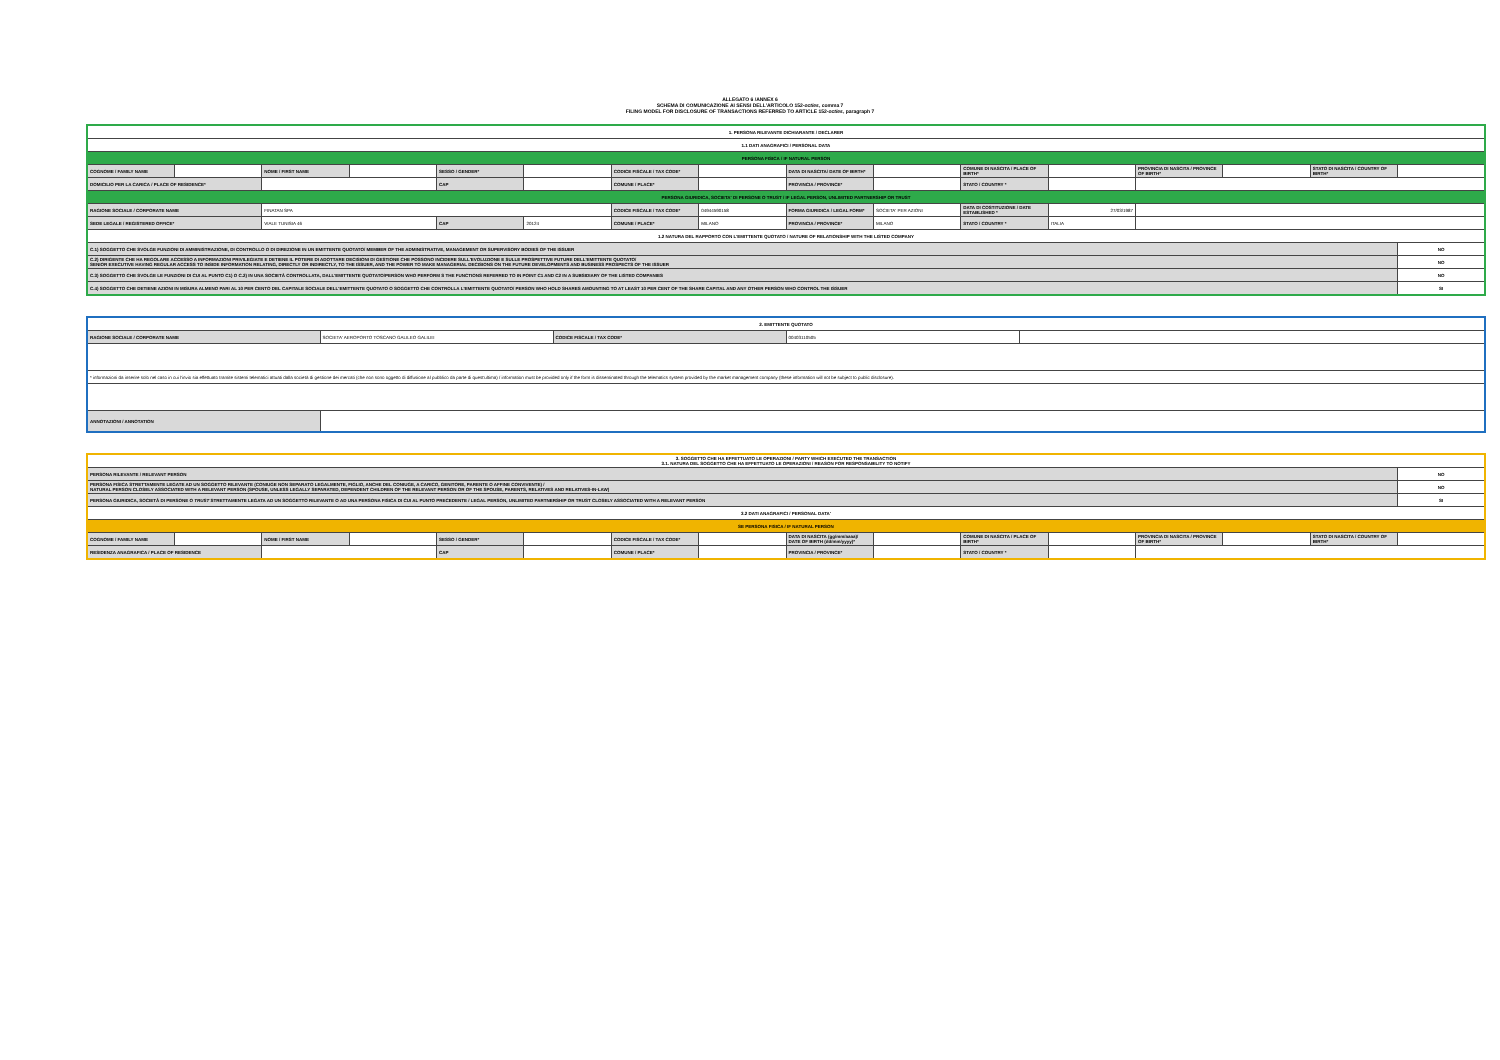ALLEGATO 6 /ANNEX 6
SCHEMA DI COMUNICAZIONE AI SENSI DELL'ARTICOLO 152-octies, comma 7
FILING MODEL FOR DISCLOSURE OF TRANSACTIONS REFERRED TO ARTICLE 152-octies, paragraph 7
| 1. PERSONA RILEVANTE DICHIARANTE / DECLARER | | | | | | | | | | | | | | | |
| 1.1 DATI ANAGRAFICI / PERSONAL DATA | | | | | | | | | | | | | | | |
| PERSONA FISICA / IF NATURAL PERSON | | | | | | | | | | | | | | | |
| COGNOME / FAMILY NAME | | NOME / FIRST NAME | | SESSO / GENDER* | | CODICE FISCALE / TAX CODE* | | DATA DI NASCITA/ DATE OF BIRTH* | | COMUNE DI NASCITA / PLACE OF BIRTH* | | PROVINCIA DI NASCITA / PROVINCE OF BIRTH* | | STATO DI NASCITA / COUNTRY OF BIRTH* | |
| DOMICILIO PER LA CARICA / PLACE OF RESIDENCE* | | | | CAP | | COMUNE / PLACE* | | PROVINCIA / PROVINCE* | | STATO / COUNTRY * | | | | | |
| PERSONA GIURIDICA, SOCIETA' DI PERSONE O TRUST / IF LEGAL PERSON, UNLIMITED PARTNERSHIP OR TRUST | | | | | | | | | | | | | | | |
| RAGIONE SOCIALE / CORPORATE NAME | | FINATAN SPA | | | | CODICE FISCALE / TAX CODE* | 04944590158 | FORMA GIURIDICA / LEGAL FORM* | SOCIETA' PER AZIONI | DATA DI COSTITUZIONE / DATE ESTABLISHED * | 27/03/1987 | | | | |
| SEDE LEGALE / REGISTERED OFFICE* | | VIALE TUNISIA 46 | | CAP | 20124 | COMUNE / PLACE* | MILANO | PROVINCIA / PROVINCE* | MILANO | STATO / COUNTRY * | ITALIA | | | | |
| 1.2 NATURA DEL RAPPORTO CON L'EMITTENTE QUOTATO / NATURE OF RELATIONSHIP WITH THE LISTED COMPANY | | | | | | | | | | | | | | | |
| C.1) SOGGETTO CHE SVOLGE FUNZIONI DI AMMINISTRAZIONE, DI CONTROLLO O DI DIREZIONE IN UN EMITTENTE QUOTATO/ MEMBER OF THE ADMINISTRATIVE, MANAGEMENT OR SUPERVISORY BODIES OF THE ISSUER | | | | | | | | | | | | | | | NO |
| C.2) DIRIGENTE CHE HA REGOLARE ACCESSO A INFORMAZIONI PRIVILEGIATE E DETIENE IL POTERE DI ADOTTARE DECISIONI DI GESTIONE CHE POSSONO INCIDERE SULL'EVOLUZIONE E SULLE PROSPETTIVE FUTURE DELL'EMITTENTE QUOTATO/ SENIOR EXECUTIVE HAVING REGULAR ACCESS TO INSIDE INFORMATION RELATING, DIRECTLY OR INDIRECTLY, TO THE ISSUER, AND THE POWER TO MAKE MANAGERIAL DECISIONS ON THE FUTURE DEVELOPMENTS AND BUSINESS PROSPECTS OF THE ISSUER | | | | | | | | | | | | | | | NO |
| C.3) SOGGETTO CHE SVOLGE LE FUNZIONI DI CUI AL PUNTO C1) O C.2) IN UNA SOCIETÀ CONTROLLATA, DALL'EMITTENTE QUOTATO/PERSON WHO PERFORM S THE FUNCTIONS REFERRED TO IN POINT C1 AND C2 IN A SUBSIDIARY OF THE LISTED COMPANIES | | | | | | | | | | | | | | | NO |
| C.4) SOGGETTO CHE DETIENE AZIONI IN MISURA ALMENO PARI AL 10 PER CENTO DEL CAPITALE SOCIALE DELL'EMITTENTE QUOTATO O SOGGETTO CHE CONTROLLA L'EMITTENTE QUOTATO/ PERSON WHO HOLD SHARES AMOUNTING TO AT LEAST 10 PER CENT OF THE SHARE CAPITAL AND ANY OTHER PERSON WHO CONTROL THE ISSUER | | | | | | | | | | | | | | | SI |
| 2. EMITTENTE QUOTATO | | | | |
| RAGIONE SOCIALE / CORPORATE NAME | SOCIETA' AEROPORTO TOSCANO GALILEO GALILEI | CODICE FISCALE / TAX CODE* | 00403110505 | |
| * informazioni da inserire solo nel caso in cui l'invio sia effettuato tramite sistemi telematici attuati dalla società di gestione dei mercati (che non sono oggetto di diffusione al pubblico da parte di quest'ultima) / information must be provided only if the form is disseminated through the telematics system provided by the market management company (these information will not be subject to public disclosure). | | | | |
| ANNOTAZIONI / ANNOTATION | | | | |
| 3. SOGGETTO CHE HA EFFETTUATO LE OPERAZIONI / PARTY WHICH EXECUTED THE TRANSACTION 3.1. NATURA DEL SOGGETTO CHE HA EFFETTUATO LE OPERAZIONI / REASON FOR RESPONSABILITY TO NOTIFY | | | | | | | | | | | | | | | |
| PERSONA RILEVANTE / RELEVANT PERSON | | | | | | | | | | | | | | | NO |
| PERSONA FISICA STRETTAMENTE LEGATE AD UN SOGGETTO RILEVANTE (CONIUGE NON SEPARATO LEGALMENTE, FIGLIO, ANCHE DEL CONIUGE, A CARICO, GENITORE, PARENTE O AFFINE CONVIVENTE) / NATURAL PERSON CLOSELY ASSOCIATED WITH A RELEVANT PERSON (SPOUSE, UNLESS LEGALLY SEPARATED, DEPENDENT CHILDREN OF THE RELEVANT PERSON OR OF THE SPOUSE, PARENTS, RELATIVES AND RELATIVES-IN-LAW) | | | | | | | | | | | | | | | NO |
| PERSONA GIURIDICA, SOCIETÀ DI PERSONE O TRUST STRETTAMENTE LEGATA AD UN SOGGETTO RILEVANTE O AD UNA PERSONA FISICA DI CUI AL PUNTO PRECEDENTE / LEGAL PERSON, UNLIMITED PARTNERSHIP OR TRUST CLOSELY ASSOCIATED WITH A RELEVANT PERSON | | | | | | | | | | | | | | | SI |
| 3.2 DATI ANAGRAFICI / PERSONAL DATA' | | | | | | | | | | | | | | | |
| SE PERSONA FISICA / IF NATURAL PERSON | | | | | | | | | | | | | | | |
| COGNOME / FAMILY NAME | | NOME / FIRST NAME | | SESSO / GENDER* | | CODICE FISCALE / TAX CODE* | | DATA DI NASCITA (gg/mm/aaaa)/ DATE OF BIRTH (dd/mm/yyyy)* | | COMUNE DI NASCITA / PLACE OF BIRTH* | | PROVINCIA DI NASCITA / PROVINCE OF BIRTH* | | STATO DI NASCITA / COUNTRY OF BIRTH* | |
| RESIDENZA ANAGRAFICA / PLACE OF RESIDENCE | | | | CAP | | COMUNE / PLACE* | | PROVINCIA / PROVINCE* | | STATO / COUNTRY * | | | | | |